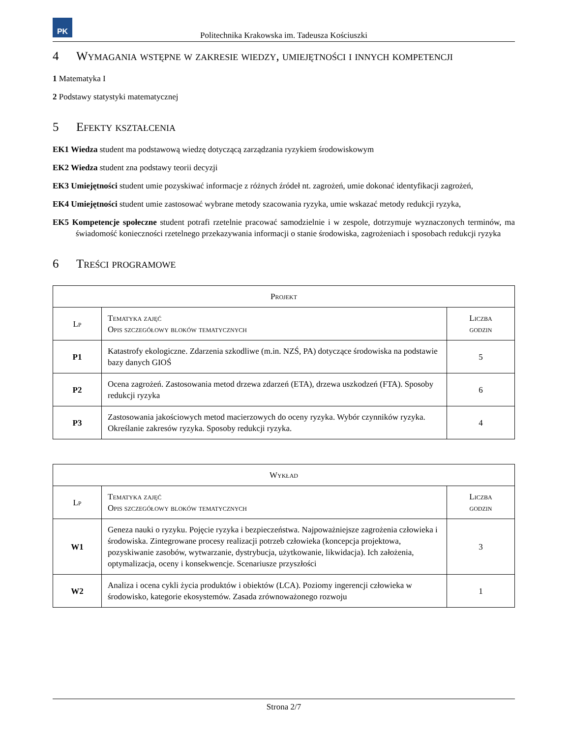PK
Politechnika Krakowska im. Tadeusza Kościuszki
4 Wymagania wstępne w zakresie wiedzy, umiejętności i innych kompetencji
1 Matematyka I
2 Podstawy statystyki matematycznej
5 Efekty kształcenia
EK1 Wiedza student ma podstawową wiedzę dotyczącą zarządzania ryzykiem środowiskowym
EK2 Wiedza student zna podstawy teorii decyzji
EK3 Umiejętności student umie pozyskiwać informacje z różnych źródeł nt. zagrożeń, umie dokonać identyfikacji zagrożeń,
EK4 Umiejętności student umie zastosować wybrane metody szacowania ryzyka, umie wskazać metody redukcji ryzyka,
EK5 Kompetencje społeczne student potrafi rzetelnie pracować samodzielnie i w zespole, dotrzymuje wyznaczonych terminów, ma świadomość konieczności rzetelnego przekazywania informacji o stanie środowiska, zagrożeniach i sposobach redukcji ryzyka
6 Treści programowe
| Projekt | | |
| --- | --- | --- |
| Lp | Tematyka zajęć Opis szczegółowy bloków tematycznych | Liczba godzin |
| P1 | Katastrofy ekologiczne. Zdarzenia szkodliwe (m.in. NZŚ, PA) dotyczące środowiska na podstawie bazy danych GIOŚ | 5 |
| P2 | Ocena zagrożeń. Zastosowania metod drzewa zdarzeń (ETA), drzewa uszkodzeń (FTA). Sposoby redukcji ryzyka | 6 |
| P3 | Zastosowania jakościowych metod macierzowych do oceny ryzyka. Wybór czynników ryzyka. Określanie zakresów ryzyka. Sposoby redukcji ryzyka. | 4 |
| Wykład | | |
| --- | --- | --- |
| Lp | Tematyka zajęć Opis szczegółowy bloków tematycznych | Liczba godzin |
| W1 | Geneza nauki o ryzyku. Pojęcie ryzyka i bezpieczeństwa. Najpoważniejsze zagrożenia człowieka i środowiska. Zintegrowane procesy realizacji potrzeb człowieka (koncepcja projektowa, pozyskiwanie zasobów, wytwarzanie, dystrybucja, użytkowanie, likwidacja). Ich założenia, optymalizacja, oceny i konsekwencje. Scenariusze przyszłości | 3 |
| W2 | Analiza i ocena cykli życia produktów i obiektów (LCA). Poziomy ingerencji człowieka w środowisko, kategorie ekosystemów. Zasada zrównoważonego rozwoju | 1 |
Strona 2/7